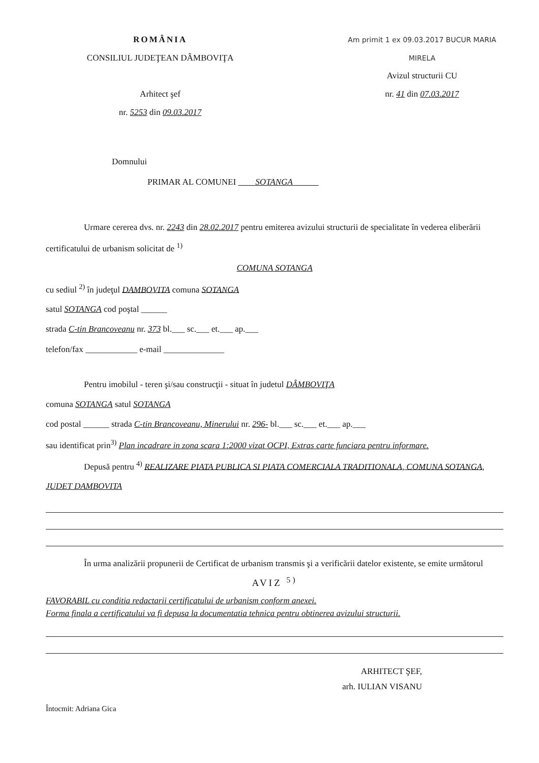ROMÂNIA
CONSILIUL JUDEŢEAN DÂMBOVIŢA
Arhitect şef
nr. 5253 din 09.03.2017
Am primit 1 ex 09.03.2017 BUCUR MARIA MIRELA
Avizul structurii CU
nr. 41 din 07.03.2017
Domnului
PRIMAR AL COMUNEI SOTANGA
Urmare cererea dvs. nr. 2243 din 28.02.2017 pentru emiterea avizului structurii de specialitate în vederea eliberării certificatului de urbanism solicitat de <sup>1)</sup>
COMUNA SOTANGA
cu sediul <sup>2)</sup> în judeţul DAMBOVITA comuna SOTANGA
satul SOTANGA cod poştal ______
strada C-tin Brancoveanu nr. 373 bl.___ sc.___ et.___ ap.___
telefon/fax ____________ e-mail ______________
Pentru imobilul - teren şi/sau construcţii - situat în judetul DÂMBOVIŢA
comuna SOTANGA satul SOTANGA
cod postal ______ strada C-tin Brancoveanu, Minerului nr. 296- bl.___ sc.___ et.___ ap.___
sau identificat prin<sup>3)</sup> Plan incadrare in zona scara 1:2000 vizat OCPI, Extras carte funciara pentru informare.
Depusă pentru <sup>4)</sup> REALIZARE PIATA PUBLICA SI PIATA COMERCIALA TRADITIONALA, COMUNA SOTANGA, JUDET DAMBOVITA
În urma analizării propunerii de Certificat de urbanism transmis şi a verificării datelor existente, se emite următorul
AVIZ <sup>5)</sup>
FAVORABIL cu conditia redactarii certificatului de urbanism conform anexei.
Forma finala a certificatului va fi depusa la documentatia tehnica pentru obtinerea avizului structurii.
ARHITECT ŞEF,
arh. IULIAN VISANU
Întocmit: Adriana Gica